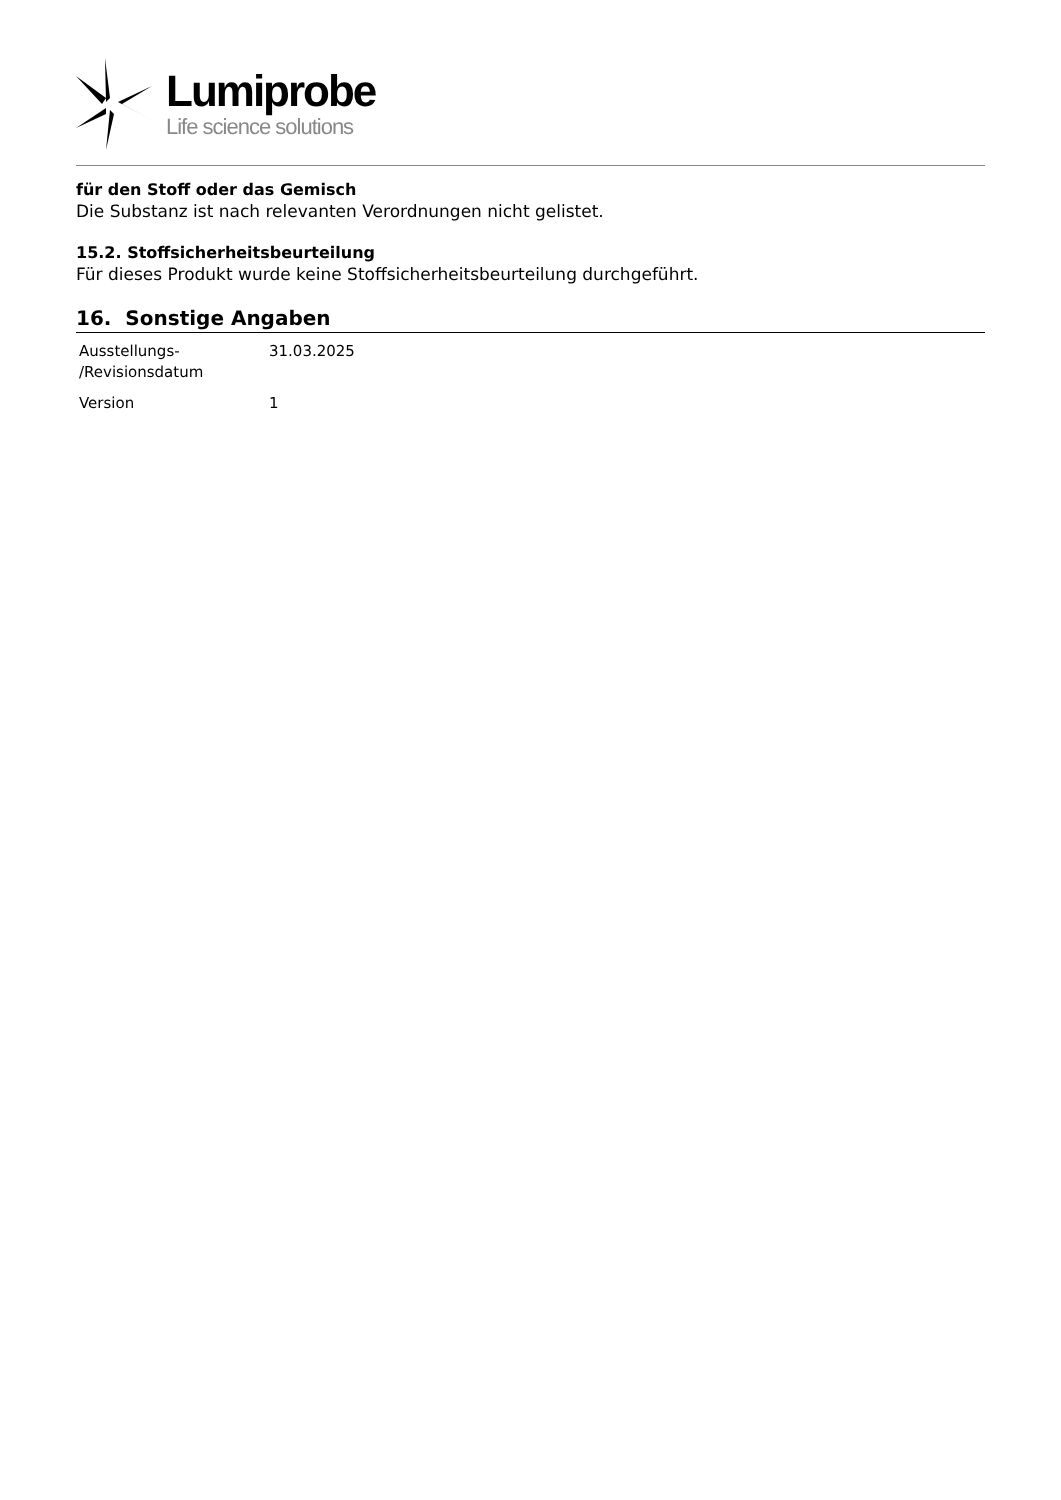Lumiprobe
Life science solutions
für den Stoff oder das Gemisch
Die Substanz ist nach relevanten Verordnungen nicht gelistet.
15.2. Stoffsicherheitsbeurteilung
Für dieses Produkt wurde keine Stoffsicherheitsbeurteilung durchgeführt.
16. Sonstige Angaben
| Ausstellungs- /Revisionsdatum | 31.03.2025 |
| Version | 1 |